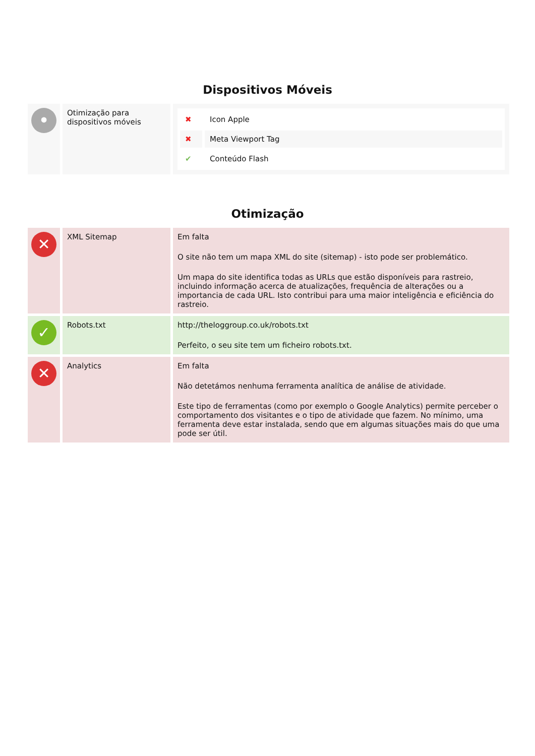Dispositivos Móveis
| • | Otimização para dispositivos móveis | / ✖ / Icon Apple / / ✖ / Meta Viewport Tag / / ✔ / Conteúdo Flash / |
Otimização
| ✕ | XML Sitemap | Em falta O site não tem um mapa XML do site (sitemap) - isto pode ser problemático. Um mapa do site identifica todas as URLs que estão disponíveis para rastreio, incluindo informação acerca de atualizações, frequência de alterações ou a importancia de cada URL. Isto contribui para uma maior inteligência e eficiência do rastreio. |
| ✓ | Robots.txt | http://theloggroup.co.uk/robots.txt Perfeito, o seu site tem um ficheiro robots.txt. |
| ✕ | Analytics | Em falta Não detetámos nenhuma ferramenta analítica de análise de atividade. Este tipo de ferramentas (como por exemplo o Google Analytics) permite perceber o comportamento dos visitantes e o tipo de atividade que fazem. No mínimo, uma ferramenta deve estar instalada, sendo que em algumas situações mais do que uma pode ser útil. |